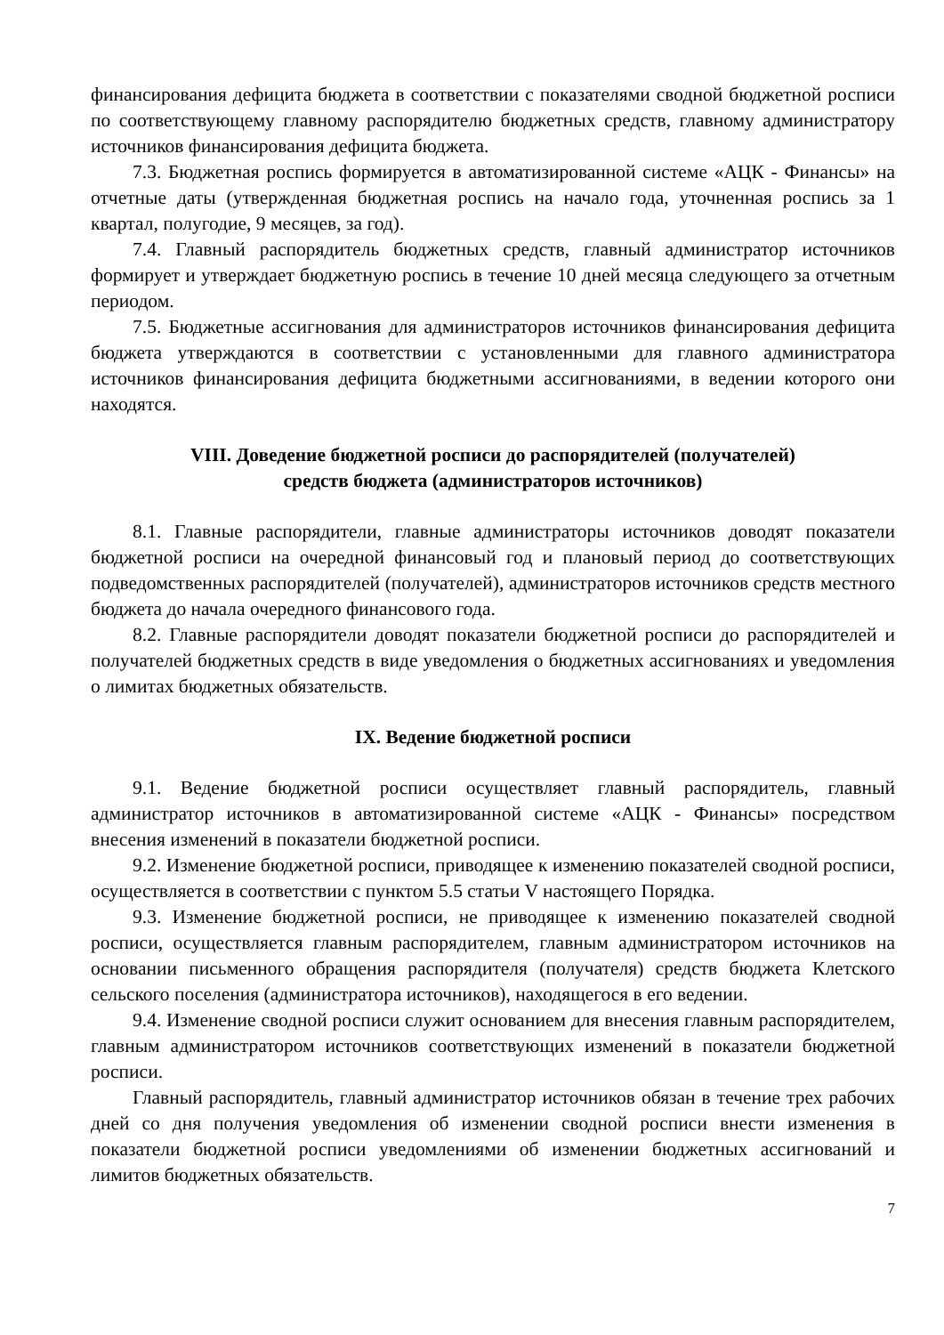финансирования дефицита бюджета в соответствии с показателями сводной бюджетной росписи по соответствующему главному распорядителю бюджетных средств, главному администратору источников финансирования дефицита бюджета.
7.3. Бюджетная роспись формируется в автоматизированной системе «АЦК - Финансы» на отчетные даты (утвержденная бюджетная роспись на начало года, уточненная роспись за 1 квартал, полугодие, 9 месяцев, за год).
7.4. Главный распорядитель бюджетных средств, главный администратор источников формирует и утверждает бюджетную роспись в течение 10 дней месяца следующего за отчетным периодом.
7.5. Бюджетные ассигнования для администраторов источников финансирования дефицита бюджета утверждаются в соответствии с установленными для главного администратора источников финансирования дефицита бюджетными ассигнованиями, в ведении которого они находятся.
VIII. Доведение бюджетной росписи до распорядителей (получателей)
средств бюджета (администраторов источников)
8.1. Главные распорядители, главные администраторы источников доводят показатели бюджетной росписи на очередной финансовый год и плановый период до соответствующих подведомственных распорядителей (получателей), администраторов источников средств местного бюджета до начала очередного финансового года.
8.2. Главные распорядители доводят показатели бюджетной росписи до распорядителей и получателей бюджетных средств в виде уведомления о бюджетных ассигнованиях и уведомления о лимитах бюджетных обязательств.
IX. Ведение бюджетной росписи
9.1. Ведение бюджетной росписи осуществляет главный распорядитель, главный администратор источников в автоматизированной системе «АЦК - Финансы» посредством внесения изменений в показатели бюджетной росписи.
9.2. Изменение бюджетной росписи, приводящее к изменению показателей сводной росписи, осуществляется в соответствии с пунктом 5.5 статьи V настоящего Порядка.
9.3. Изменение бюджетной росписи, не приводящее к изменению показателей сводной росписи, осуществляется главным распорядителем, главным администратором источников на основании письменного обращения распорядителя (получателя) средств бюджета Клетского сельского поселения (администратора источников), находящегося в его ведении.
9.4. Изменение сводной росписи служит основанием для внесения главным распорядителем, главным администратором источников соответствующих изменений в показатели бюджетной росписи.
Главный распорядитель, главный администратор источников обязан в течение трех рабочих дней со дня получения уведомления об изменении сводной росписи внести изменения в показатели бюджетной росписи уведомлениями об изменении бюджетных ассигнований и лимитов бюджетных обязательств.
7